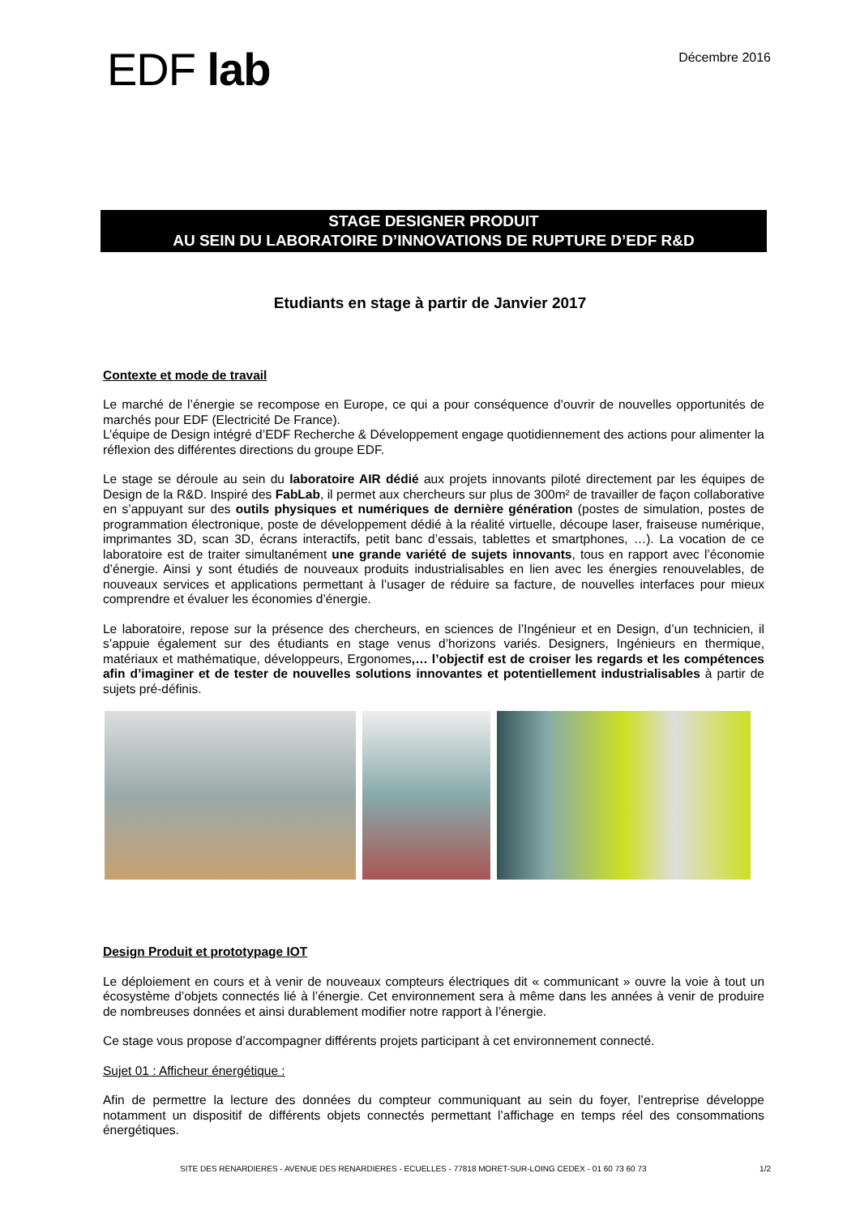EDF lab
Décembre 2016
STAGE DESIGNER PRODUIT
AU SEIN DU LABORATOIRE D’INNOVATIONS DE RUPTURE D’EDF R&D
Etudiants en stage à partir de Janvier 2017
Contexte et mode de travail
Le marché de l’énergie se recompose en Europe, ce qui a pour conséquence d’ouvrir de nouvelles opportunités de marchés pour EDF (Electricité De France).
L’équipe de Design intégré d’EDF Recherche & Développement engage quotidiennement des actions pour alimenter la réflexion des différentes directions du groupe EDF.
Le stage se déroule au sein du laboratoire AIR dédié aux projets innovants piloté directement par les équipes de Design de la R&D. Inspiré des FabLab, il permet aux chercheurs sur plus de 300m² de travailler de façon collaborative en s’appuyant sur des outils physiques et numériques de dernière génération (postes de simulation, postes de programmation électronique, poste de développement dédié à la réalité virtuelle, découpe laser, fraiseuse numérique, imprimantes 3D, scan 3D, écrans interactifs, petit banc d’essais, tablettes et smartphones, …). La vocation de ce laboratoire est de traiter simultanément une grande variété de sujets innovants, tous en rapport avec l’économie d’énergie. Ainsi y sont étudiés de nouveaux produits industrialisables en lien avec les énergies renouvelables, de nouveaux services et applications permettant à l’usager de réduire sa facture, de nouvelles interfaces pour mieux comprendre et évaluer les économies d’énergie.
Le laboratoire, repose sur la présence des chercheurs, en sciences de l’Ingénieur et en Design, d’un technicien, il s’appuie également sur des étudiants en stage venus d’horizons variés. Designers, Ingénieurs en thermique, matériaux et mathématique, développeurs, Ergonomes,… l’objectif est de croiser les regards et les compétences afin d’imaginer et de tester de nouvelles solutions innovantes et potentiellement industrialisables à partir de sujets pré-définis.
Design Produit et prototypage IOT
Le déploiement en cours et à venir de nouveaux compteurs électriques dit « communicant » ouvre la voie à tout un écosystème d’objets connectés lié à l’énergie. Cet environnement sera à même dans les années à venir de produire de nombreuses données et ainsi durablement modifier notre rapport à l’énergie.
Ce stage vous propose d’accompagner différents projets participant à cet environnement connecté.
Sujet 01 : Afficheur énergétique :
Afin de permettre la lecture des données du compteur communiquant au sein du foyer, l’entreprise développe notamment un dispositif de différents objets connectés permettant l’affichage en temps réel des consommations énergétiques.
SITE DES RENARDIERES - AVENUE DES RENARDIERES - ECUELLES - 77818 MORET-SUR-LOING CEDEX - 01 60 73 60 73 1/2